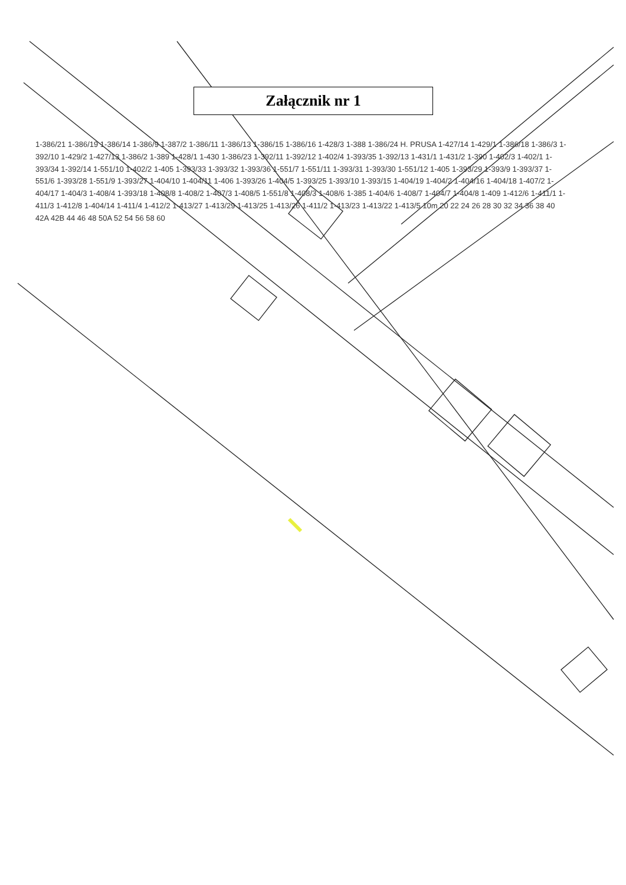Załącznik nr 1
1-386/21 1-386/19 1-386/14 1-386/9 1-387/2 1-386/11 1-386/13 1-386/15 1-386/16 1-428/3 1-388 1-386/24 H. PRUSA 1-427/14 1-429/1 1-386/18 1-386/3 1-392/10 1-429/2 1-427/13 1-386/2 1-389 1-428/1 1-430 1-386/23 1-392/11 1-392/12 1-402/4 1-393/35 1-392/13 1-431/1 1-431/2 1-390 1-402/3 1-402/1 1-393/34 1-392/14 1-551/10 1-402/2 1-405 1-393/33 1-393/32 1-393/36 1-551/7 1-551/11 1-393/31 1-393/30 1-551/12 1-405 1-393/29 1-393/9 1-393/37 1-551/6 1-393/28 1-551/9 1-393/27 1-404/10 1-404/11 1-406 1-393/26 1-404/5 1-393/25 1-393/10 1-393/15 1-404/19 1-404/2 1-404/16 1-404/18 1-407/2 1-404/17 1-404/3 1-408/4 1-393/18 1-408/8 1-408/2 1-407/3 1-408/5 1-551/8 1-408/3 1-408/6 1-385 1-404/6 1-408/7 1-404/7 1-404/8 1-409 1-412/6 1-411/1 1-411/3 1-412/8 1-404/14 1-411/4 1-412/2 1-413/27 1-413/29 1-413/25 1-413/26 1-411/2 1-413/23 1-413/22 1-413/5 10m 20 22 24 26 28 30 32 34 36 38 40 42A 42B 44 46 48 50A 52 54 56 58 60